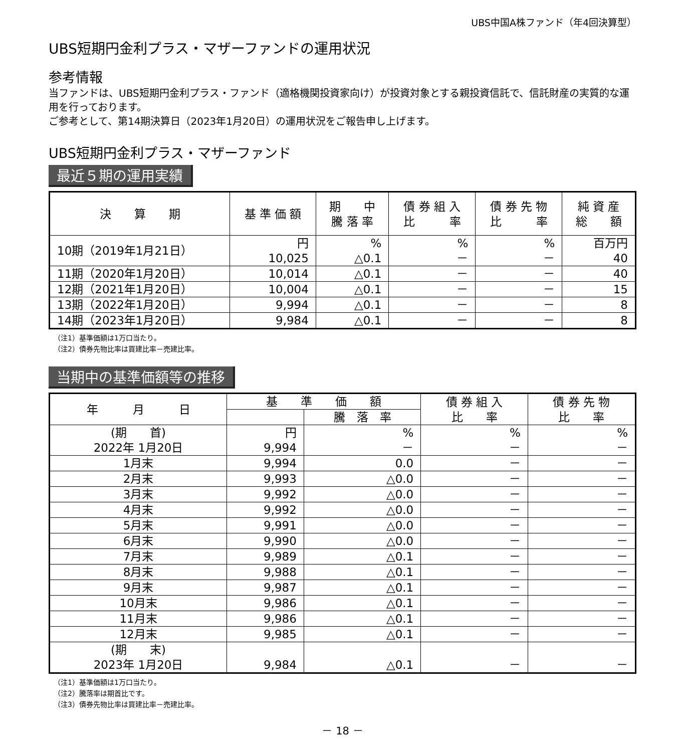UBS中国A株ファンド（年4回決算型）
UBS短期円金利プラス・マザーファンドの運用状況
参考情報
当ファンドは、UBS短期円金利プラス・ファンド（適格機関投資家向け）が投資対象とする親投資信託で、信託財産の実質的な運用を行っております。
ご参考として、第14期決算日（2023年1月20日）の運用状況をご報告申し上げます。
UBS短期円金利プラス・マザーファンド
最近５期の運用実績
| 決 算 期 | 基 準 価 額 | 期 中 騰 落 率 | 債 券 組 入 比 率 | 債 券 先 物 比 率 | 純 資 産 総 額 |
| --- | --- | --- | --- | --- | --- |
| 10期（2019年1月21日） | 円 10,025 | % △0.1 | % － | % － | 百万円 40 |
| 11期（2020年1月20日） | 10,014 | △0.1 | － | － | 40 |
| 12期（2021年1月20日） | 10,004 | △0.1 | － | － | 15 |
| 13期（2022年1月20日） | 9,994 | △0.1 | － | － | 8 |
| 14期（2023年1月20日） | 9,984 | △0.1 | － | － | 8 |
（注1）基準価額は1万口当たり。
（注2）債券先物比率は買建比率－売建比率。
当期中の基準価額等の推移
| 年 月 日 | 基 準 価 額 | | 債 券 組 入 比 率 | 債 券 先 物 比 率 |
| --- | --- | --- | --- | --- |
| | | 騰 落 率 | | |
| (期 首) 2022年 1月20日 | 円 9,994 | % － | % － | % － |
| 1月末 | 9,994 | 0.0 | － | － |
| 2月末 | 9,993 | △0.0 | － | － |
| 3月末 | 9,992 | △0.0 | － | － |
| 4月末 | 9,992 | △0.0 | － | － |
| 5月末 | 9,991 | △0.0 | － | － |
| 6月末 | 9,990 | △0.0 | － | － |
| 7月末 | 9,989 | △0.1 | － | － |
| 8月末 | 9,988 | △0.1 | － | － |
| 9月末 | 9,987 | △0.1 | － | － |
| 10月末 | 9,986 | △0.1 | － | － |
| 11月末 | 9,986 | △0.1 | － | － |
| 12月末 | 9,985 | △0.1 | － | － |
| (期 末) 2023年 1月20日 | 9,984 | △0.1 | － | － |
（注1）基準価額は1万口当たり。
（注2）騰落率は期首比です。
（注3）債券先物比率は買建比率－売建比率。
－ 18 －